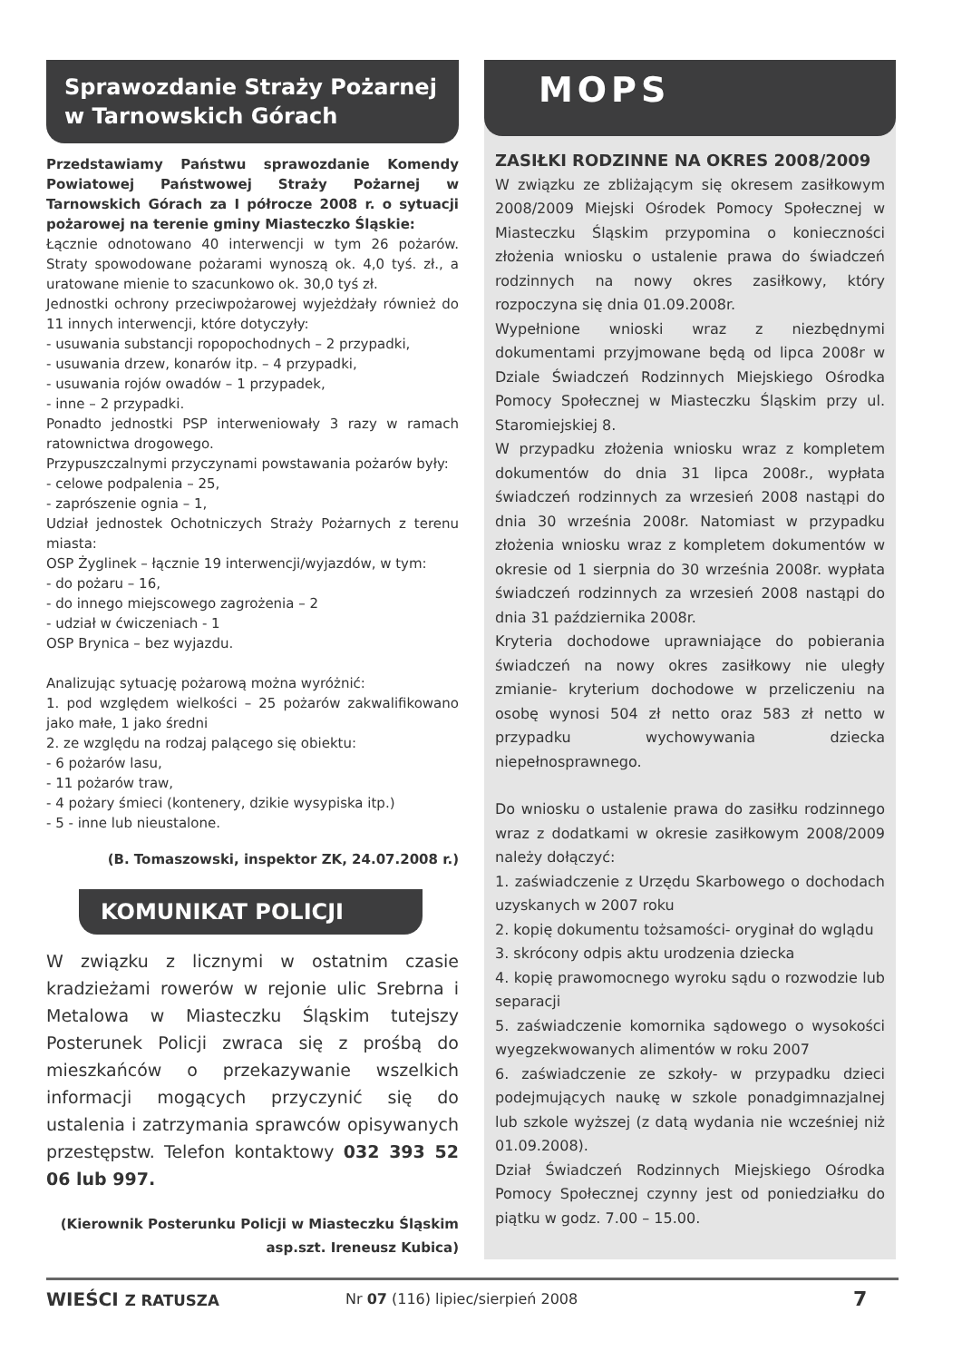Sprawozdanie Straży Pożarnej w Tarnowskich Górach
Przedstawiamy Państwu sprawozdanie Komendy Powiatowej Państwowej Straży Pożarnej w Tarnowskich Górach za I półrocze 2008 r. o sytuacji pożarowej na terenie gminy Miasteczko Śląskie:
Łącznie odnotowano 40 interwencji w tym 26 pożarów. Straty spowodowane pożarami wynoszą ok. 4,0 tyś. zł., a uratowane mienie to szacunkowo ok. 30,0 tyś zł.
Jednostki ochrony przeciwpożarowej wyjeżdżały również do 11 innych interwencji, które dotyczyły:
- usuwania substancji ropopochodnych – 2 przypadki,
- usuwania drzew, konarów itp. – 4 przypadki,
- usuwania rojów owadów – 1 przypadek,
- inne – 2 przypadki.
Ponadto jednostki PSP interweniowały 3 razy w ramach ratownictwa drogowego.
Przypuszczalnymi przyczynami powstawania pożarów były:
- celowe podpalenia – 25,
- zaprószenie ognia – 1,
Udział jednostek Ochotniczych Straży Pożarnych z terenu miasta:
OSP Żyglinek – łącznie 19 interwencji/wyjazdów, w tym:
- do pożaru – 16,
- do innego miejscowego zagrożenia – 2
- udział w ćwiczeniach - 1
OSP Brynica – bez wyjazdu.
Analizując sytuację pożarową można wyróżnić:
1. pod względem wielkości – 25 pożarów zakwalifikowano jako małe, 1 jako średni
2. ze względu na rodzaj palącego się obiektu:
- 6 pożarów lasu,
- 11 pożarów traw,
- 4 pożary śmieci (kontenery, dzikie wysypiska itp.)
- 5 - inne lub nieustalone.
(B. Tomaszowski, inspektor ZK, 24.07.2008 r.)
KOMUNIKAT POLICJI
W związku z licznymi w ostatnim czasie kradzieżami rowerów w rejonie ulic Srebrna i Metalowa w Miasteczku Śląskim tutejszy Posterunek Policji zwraca się z prośbą do mieszkańców o przekazywanie wszelkich informacji mogących przyczynić się do ustalenia i zatrzymania sprawców opisywanych przestępstw. Telefon kontaktowy 032 393 52 06 lub 997.
(Kierownik Posterunku Policji w Miasteczku Śląskim
asp.szt. Ireneusz Kubica)
MOPS
ZASIŁKI RODZINNE NA OKRES 2008/2009
W związku ze zbliżającym się okresem zasiłkowym 2008/2009 Miejski Ośrodek Pomocy Społecznej w Miasteczku Śląskim przypomina o konieczności złożenia wniosku o ustalenie prawa do świadczeń rodzinnych na nowy okres zasiłkowy, który rozpoczyna się dnia 01.09.2008r.
Wypełnione wnioski wraz z niezbędnymi dokumentami przyjmowane będą od lipca 2008r w Dziale Świadczeń Rodzinnych Miejskiego Ośrodka Pomocy Społecznej w Miasteczku Śląskim przy ul. Staromiejskiej 8.
W przypadku złożenia wniosku wraz z kompletem dokumentów do dnia 31 lipca 2008r., wypłata świadczeń rodzinnych za wrzesień 2008 nastąpi do dnia 30 września 2008r. Natomiast w przypadku złożenia wniosku wraz z kompletem dokumentów w okresie od 1 sierpnia do 30 września 2008r. wypłata świadczeń rodzinnych za wrzesień 2008 nastąpi do dnia 31 października 2008r.
Kryteria dochodowe uprawniające do pobierania świadczeń na nowy okres zasiłkowy nie uległy zmianie- kryterium dochodowe w przeliczeniu na osobę wynosi 504 zł netto oraz 583 zł netto w przypadku wychowywania dziecka niepełnosprawnego.
Do wniosku o ustalenie prawa do zasiłku rodzinnego wraz z dodatkami w okresie zasiłkowym 2008/2009 należy dołączyć:
1. zaświadczenie z Urzędu Skarbowego o dochodach uzyskanych w 2007 roku
2. kopię dokumentu tożsamości- oryginał do wglądu
3. skrócony odpis aktu urodzenia dziecka
4. kopię prawomocnego wyroku sądu o rozwodzie lub separacji
5. zaświadczenie komornika sądowego o wysokości wyegzekwowanych alimentów w roku 2007
6. zaświadczenie ze szkoły- w przypadku dzieci podejmujących naukę w szkole ponadgimnazjalnej lub szkole wyższej (z datą wydania nie wcześniej niż 01.09.2008).
Dział Świadczeń Rodzinnych Miejskiego Ośrodka Pomocy Społecznej czynny jest od poniedziałku do piątku w godz. 7.00 – 15.00.
WIEŚCI Z RATUSZA Nr 07 (116) lipiec/sierpień 2008 7